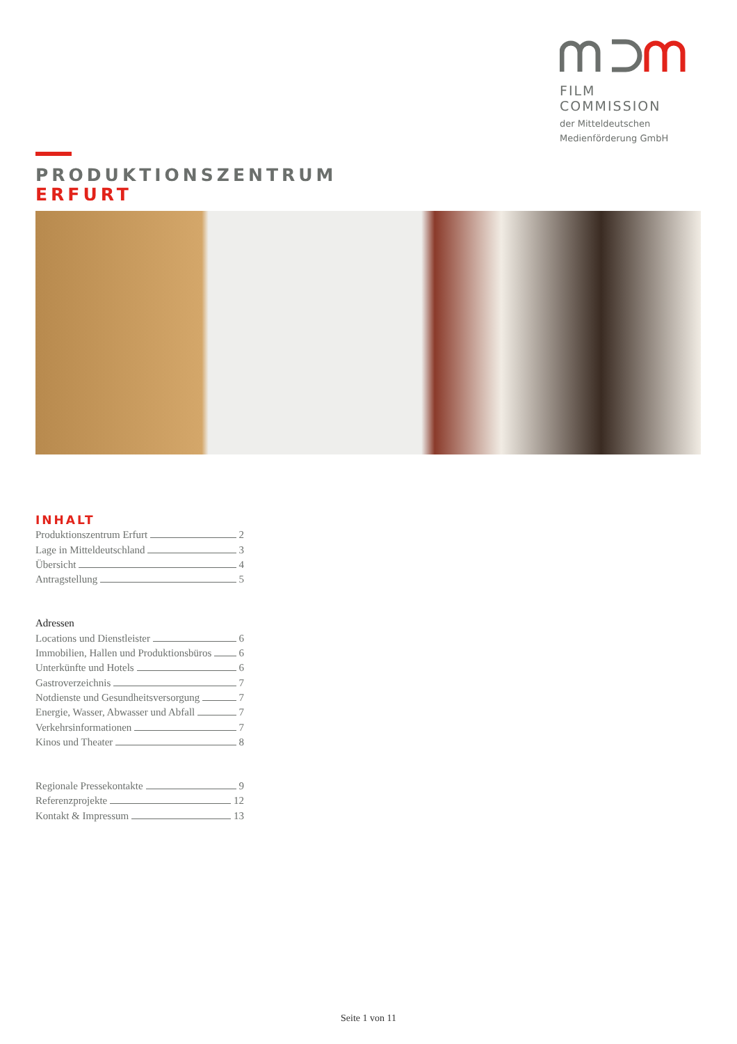FILM COMMISSION
der Mitteldeutschen
Medienförderung GmbH
PRODUKTIONSZENTRUM
ERFURT
INHALT
Produktionszentrum Erfurt 2
Lage in Mitteldeutschland 3
Übersicht 4
Antragstellung 5
Adressen
Locations und Dienstleister 6
Immobilien, Hallen und Produktionsbüros 6
Unterkünfte und Hotels 6
Gastroverzeichnis 7
Notdienste und Gesundheitsversorgung 7
Energie, Wasser, Abwasser und Abfall 7
Verkehrsinformationen 7
Kinos und Theater 8
Regionale Pressekontakte 9
Referenzprojekte 12
Kontakt & Impressum 13
Seite 1 von 11